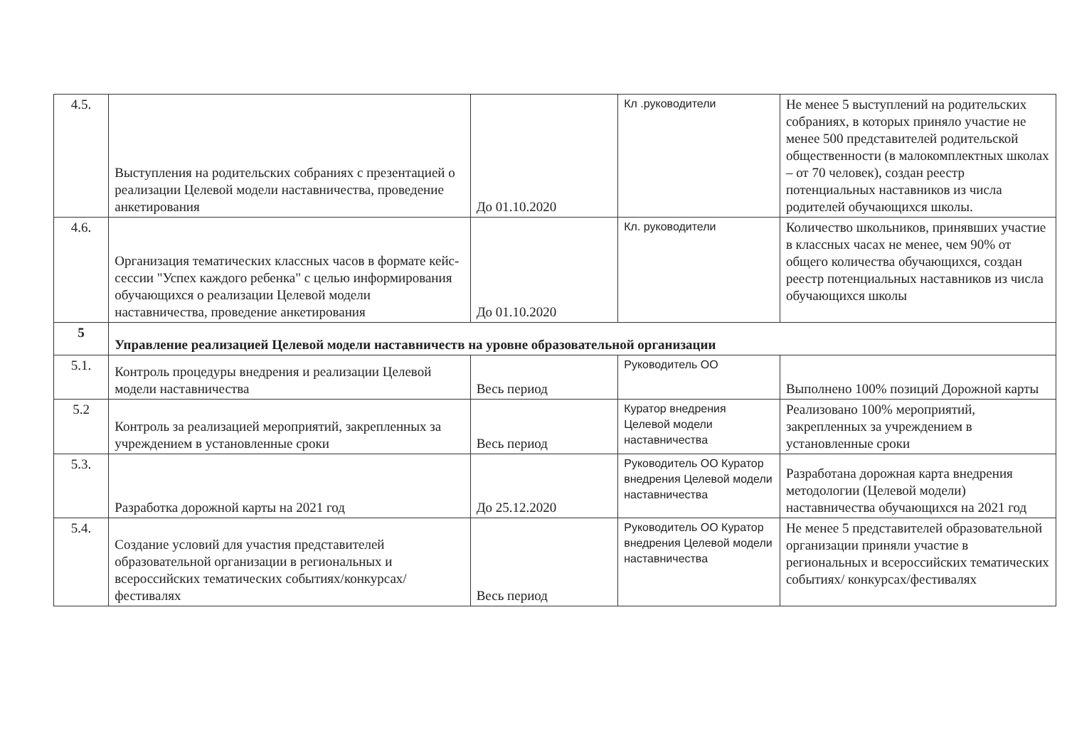| 4.5. | Выступления на родительских собраниях с презентацией о реализации Целевой модели наставничества, проведение анкетирования | До 01.10.2020 | Кл .руководители | Не менее 5 выступлений на родительских собраниях, в которых приняло участие не менее 500 представителей родительской общественности (в малокомплектных школах – от 70 человек), создан реестр потенциальных наставников из числа родителей обучающихся школы. |
| 4.6. | Организация тематических классных часов в формате кейс-сессии "Успех каждого ребенка" с целью информирования обучающихся о реализации Целевой модели наставничества, проведение анкетирования | До 01.10.2020 | Кл. руководители | Количество школьников, принявших участие в классных часах не менее, чем 90% от общего количества обучающихся, создан реестр потенциальных наставников из числа обучающихся школы |
| 5 | Управление реализацией Целевой модели наставничеств на уровне образовательной организации | | | |
| 5.1. | Контроль процедуры внедрения и реализации Целевой модели наставничества | Весь период | Руководитель ОО | Выполнено 100% позиций Дорожной карты |
| 5.2 | Контроль за реализацией мероприятий, закрепленных за учреждением в установленные сроки | Весь период | Куратор внедрения Целевой модели наставничества | Реализовано 100% мероприятий, закрепленных за учреждением в установленные сроки |
| 5.3. | Разработка дорожной карты на 2021 год | До 25.12.2020 | Руководитель ОО Куратор внедрения Целевой модели наставничества | Разработана дорожная карта внедрения методологии (Целевой модели) наставничества обучающихся на 2021 год |
| 5.4. | Создание условий для участия представителей образовательной организации в региональных и всероссийских тематических событиях/конкурсах/фестивалях | Весь период | Руководитель ОО Куратор внедрения Целевой модели наставничества | Не менее 5 представителей образовательной организации приняли участие в региональных и всероссийских тематических событиях/ конкурсах/фестивалях |